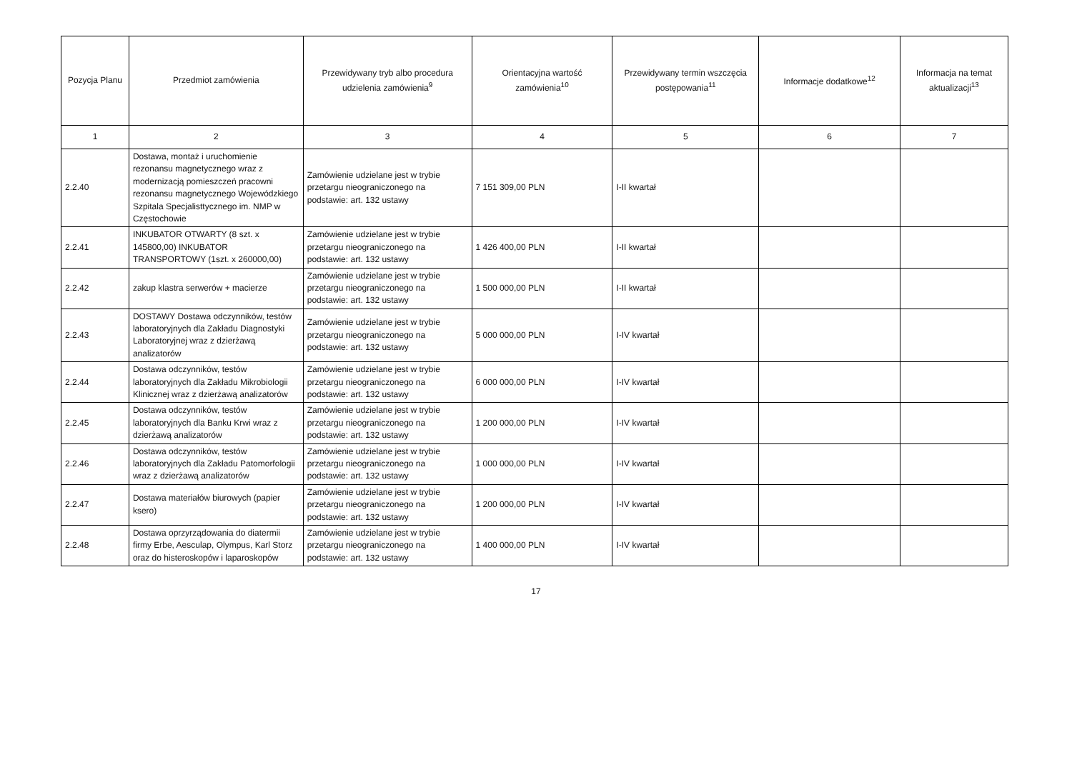| Pozycja Planu | Przedmiot zamówienia | Przewidywany tryb albo procedura udzielenia zamówienia<sup>9</sup> | Orientacyjna wartość zamówienia<sup>10</sup> | Przewidywany termin wszczęcia postępowania<sup>11</sup> | Informacje dodatkowe<sup>12</sup> | Informacja na temat aktualizacji<sup>13</sup> |
| --- | --- | --- | --- | --- | --- | --- |
| 1 | 2 | 3 | 4 | 5 | 6 | 7 |
| 2.2.40 | Dostawa, montaż i uruchomienie rezonansu magnetycznego wraz z modernizacją pomieszczeń pracowni rezonansu magnetycznego Wojewódzkiego Szpitala Specjalisttycznego im. NMP w Częstochowie | Zamówienie udzielane jest w trybie przetargu nieograniczonego na podstawie: art. 132 ustawy | 7 151 309,00 PLN | I-II kwartał | | |
| 2.2.41 | INKUBATOR OTWARTY (8 szt. x 145800,00) INKUBATOR TRANSPORTOWY (1szt. x 260000,00) | Zamówienie udzielane jest w trybie przetargu nieograniczonego na podstawie: art. 132 ustawy | 1 426 400,00 PLN | I-II kwartał | | |
| 2.2.42 | zakup klastra serwerów + macierze | Zamówienie udzielane jest w trybie przetargu nieograniczonego na podstawie: art. 132 ustawy | 1 500 000,00 PLN | I-II kwartał | | |
| 2.2.43 | DOSTAWY Dostawa odczynników, testów laboratoryjnych dla Zakładu Diagnostyki Laboratoryjnej wraz z dzierżawą analizatorów | Zamówienie udzielane jest w trybie przetargu nieograniczonego na podstawie: art. 132 ustawy | 5 000 000,00 PLN | I-IV kwartał | | |
| 2.2.44 | Dostawa odczynników, testów laboratoryjnych dla Zakładu Mikrobiologii Klinicznej wraz z dzierżawą analizatorów | Zamówienie udzielane jest w trybie przetargu nieograniczonego na podstawie: art. 132 ustawy | 6 000 000,00 PLN | I-IV kwartał | | |
| 2.2.45 | Dostawa odczynników, testów laboratoryjnych dla Banku Krwi wraz z dzierżawą analizatorów | Zamówienie udzielane jest w trybie przetargu nieograniczonego na podstawie: art. 132 ustawy | 1 200 000,00 PLN | I-IV kwartał | | |
| 2.2.46 | Dostawa odczynników, testów laboratoryjnych dla Zakładu Patomorfologii wraz z dzierżawą analizatorów | Zamówienie udzielane jest w trybie przetargu nieograniczonego na podstawie: art. 132 ustawy | 1 000 000,00 PLN | I-IV kwartał | | |
| 2.2.47 | Dostawa materiałów biurowych (papier ksero) | Zamówienie udzielane jest w trybie przetargu nieograniczonego na podstawie: art. 132 ustawy | 1 200 000,00 PLN | I-IV kwartał | | |
| 2.2.48 | Dostawa oprzyrządowania do diatermii firmy Erbe, Aesculap, Olympus, Karl Storz oraz do histeroskopów i laparoskopów | Zamówienie udzielane jest w trybie przetargu nieograniczonego na podstawie: art. 132 ustawy | 1 400 000,00 PLN | I-IV kwartał | | |
17